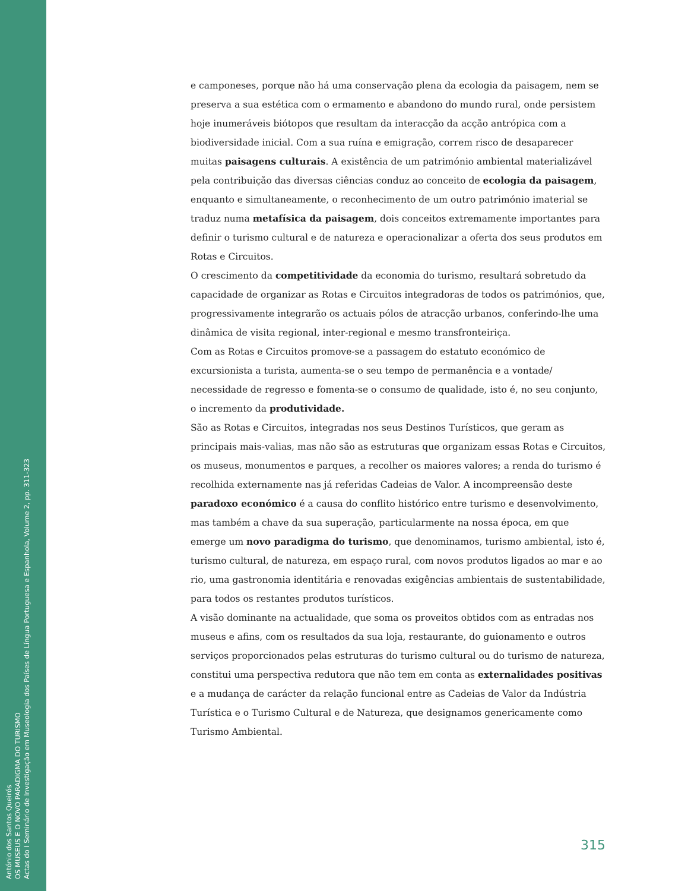António dos Santos Queirós
OS MUSEUS E O NOVO PARADIGMA DO TURISMO
Actas do I Seminário de Investigação em Museologia dos Países de Língua Portuguesa e Espanhola, Volume 2, pp. 311-323
e camponeses, porque não há uma conservação plena da ecologia da paisagem, nem se preserva a sua estética com o ermamento e abandono do mundo rural, onde persistem hoje inumeráveis biótopos que resultam da interacção da acção antrópica com a biodiversidade inicial. Com a sua ruína e emigração, correm risco de desaparecer muitas paisagens culturais. A existência de um património ambiental materializável pela contribuição das diversas ciências conduz ao conceito de ecologia da paisagem, enquanto e simultaneamente, o reconhecimento de um outro património imaterial se traduz numa metafísica da paisagem, dois conceitos extremamente importantes para definir o turismo cultural e de natureza e operacionalizar a oferta dos seus produtos em Rotas e Circuitos.
O crescimento da competitividade da economia do turismo, resultará sobretudo da capacidade de organizar as Rotas e Circuitos integradoras de todos os patrimónios, que, progressivamente integrarão os actuais pólos de atracção urbanos, conferindo-lhe uma dinâmica de visita regional, inter-regional e mesmo transfronteiriça.
Com as Rotas e Circuitos promove-se a passagem do estatuto económico de excursionista a turista, aumenta-se o seu tempo de permanência e a vontade/ necessidade de regresso e fomenta-se o consumo de qualidade, isto é, no seu conjunto, o incremento da produtividade.
São as Rotas e Circuitos, integradas nos seus Destinos Turísticos, que geram as principais mais-valias, mas não são as estruturas que organizam essas Rotas e Circuitos, os museus, monumentos e parques, a recolher os maiores valores; a renda do turismo é recolhida externamente nas já referidas Cadeias de Valor. A incompreensão deste paradoxo económico é a causa do conflito histórico entre turismo e desenvolvimento, mas também a chave da sua superação, particularmente na nossa época, em que emerge um novo paradigma do turismo, que denominamos, turismo ambiental, isto é, turismo cultural, de natureza, em espaço rural, com novos produtos ligados ao mar e ao rio, uma gastronomia identitária e renovadas exigências ambientais de sustentabilidade, para todos os restantes produtos turísticos.
A visão dominante na actualidade, que soma os proveitos obtidos com as entradas nos museus e afins, com os resultados da sua loja, restaurante, do guionamento e outros serviços proporcionados pelas estruturas do turismo cultural ou do turismo de natureza, constitui uma perspectiva redutora que não tem em conta as externalidades positivas e a mudança de carácter da relação funcional entre as Cadeias de Valor da Indústria Turística e o Turismo Cultural e de Natureza, que designamos genericamente como Turismo Ambiental.
315